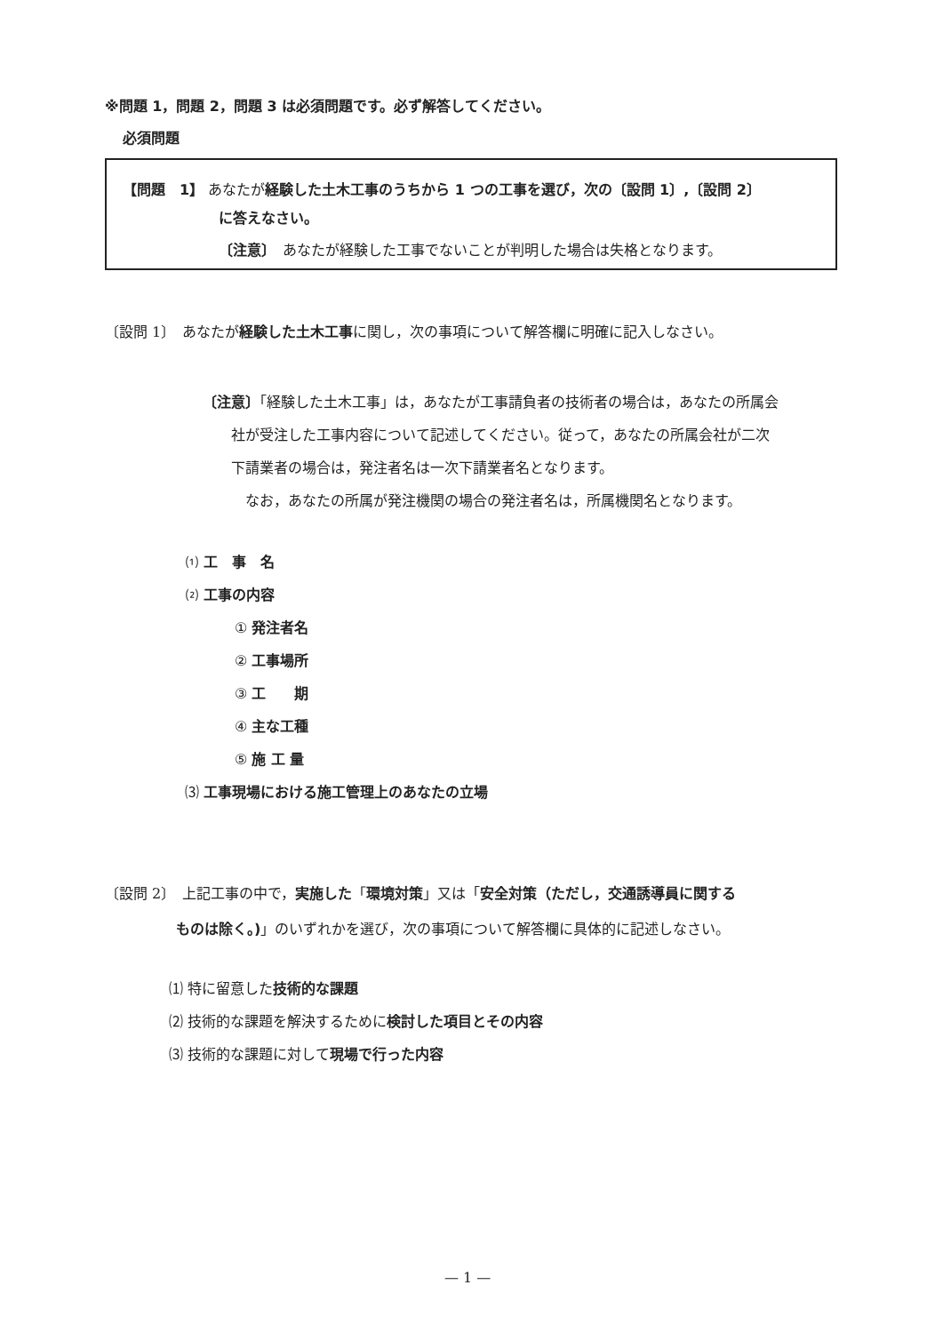※問題 1，問題 2，問題 3 は必須問題です。必ず解答してください。
必須問題
【問題　1】 あなたが経験した土木工事のうちから 1 つの工事を選び，次の〔設問 1〕,〔設問 2〕
に答えなさい。
〔注意〕　あなたが経験した工事でないことが判明した場合は失格となります。
〔設問 1〕　あなたが経験した土木工事に関し，次の事項について解答欄に明確に記入しなさい。
〔注意〕「経験した土木工事」は，あなたが工事請負者の技術者の場合は，あなたの所属会
　　社が受注した工事内容について記述してください。従って，あなたの所属会社が二次
　　下請業者の場合は，発注者名は一次下請業者名となります。
　　　なお，あなたの所属が発注機関の場合の発注者名は，所属機関名となります。
⑴ 工　事　名
⑵ 工事の内容
① 発注者名
② 工事場所
③ 工　　期
④ 主な工種
⑤ 施 工 量
⑶ 工事現場における施工管理上のあなたの立場
〔設問 2〕　上記工事の中で，実施した「環境対策」又は「安全対策（ただし，交通誘導員に関する
　　　　　ものは除く。)」のいずれかを選び，次の事項について解答欄に具体的に記述しなさい。
⑴ 特に留意した技術的な課題
⑵ 技術的な課題を解決するために検討した項目とその内容
⑶ 技術的な課題に対して現場で行った内容
— 1 —